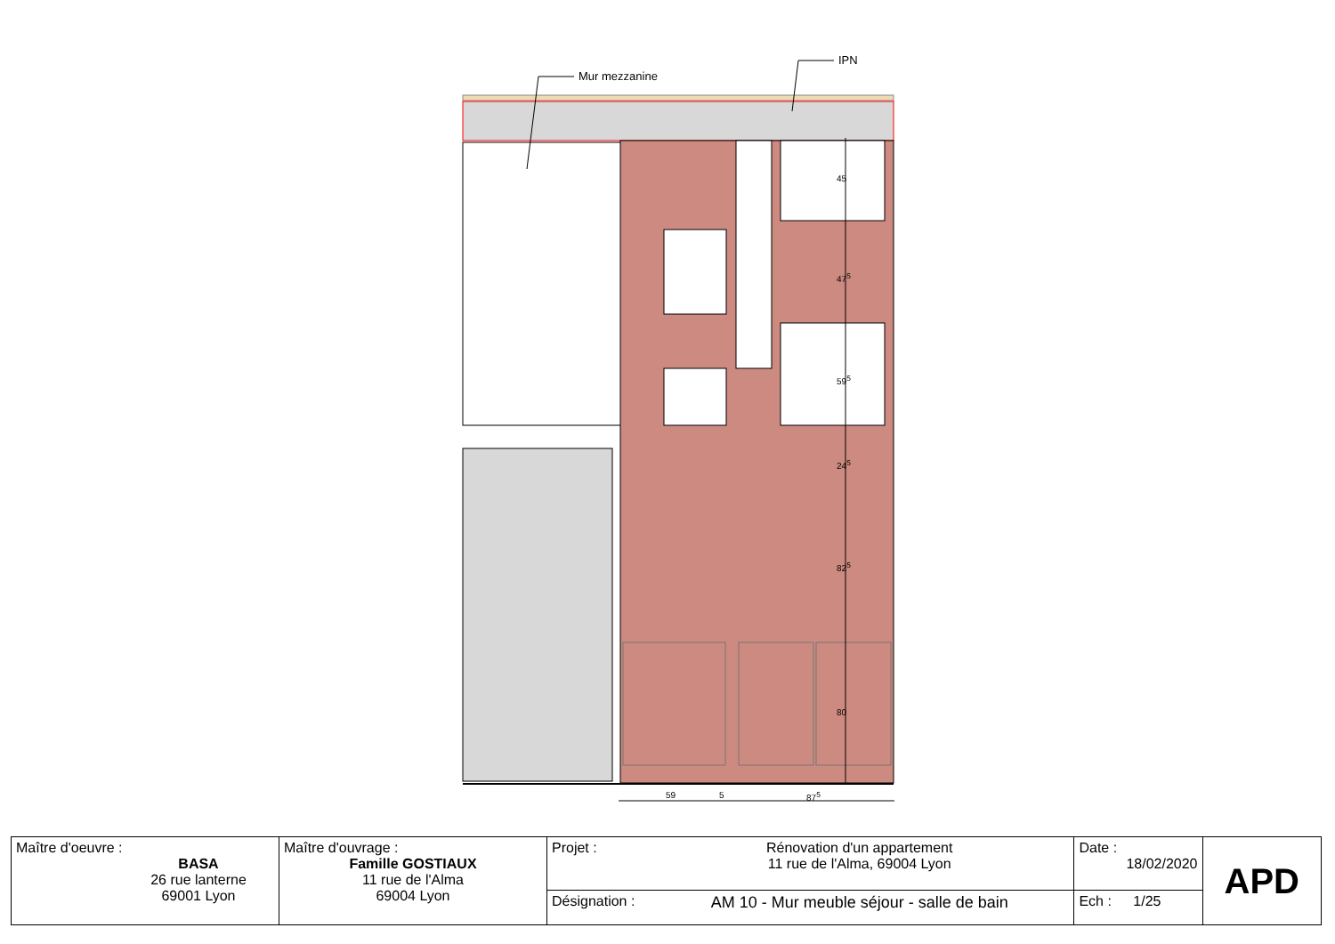Mur mezzanine
IPN
45
47<sup>5</sup>
59<sup>5</sup>
24<sup>5</sup>
82<sup>5</sup>
80
59 5 87<sup>5</sup>
| Maître d'oeuvre : BASA 26 rue lanterne 69001 Lyon | Maître d'ouvrage : Famille GOSTIAUX 11 rue de l'Alma 69004 Lyon | Projet : | Rénovation d'un appartement 11 rue de l'Alma, 69004 Lyon | Date : 18/02/2020 | APD |
| | | Désignation : | AM 10 - Mur meuble séjour - salle de bain | Ech : 1/25 | |